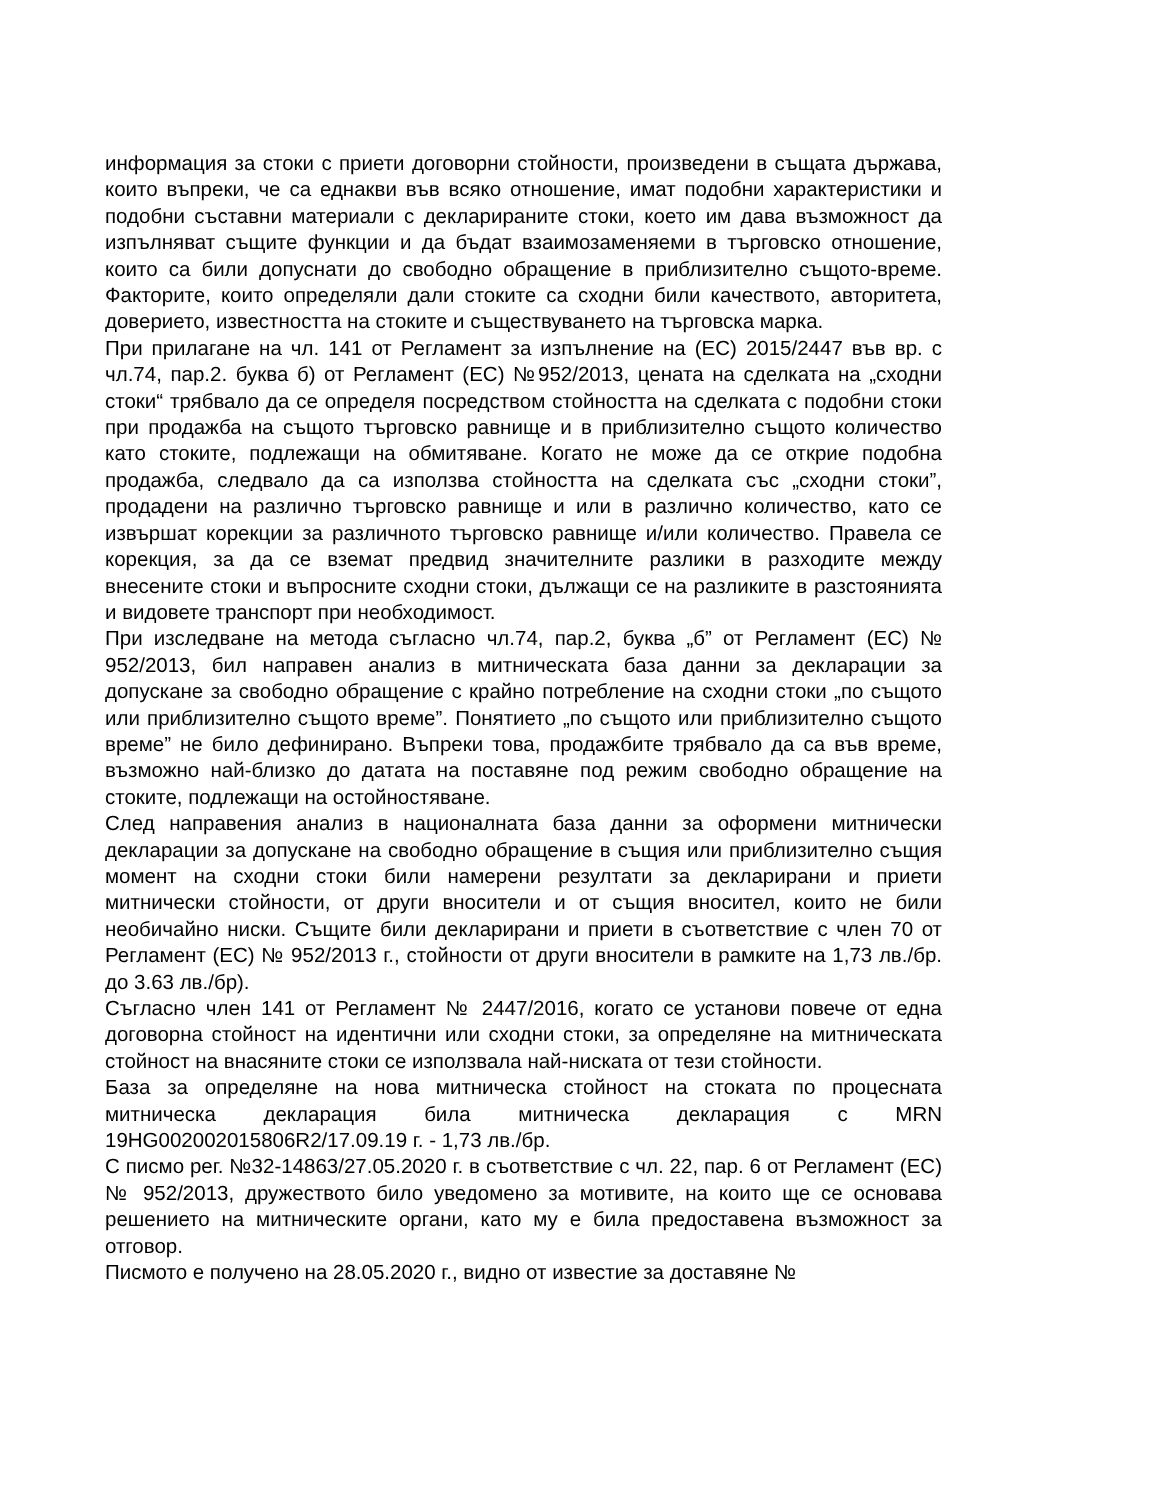информация за стоки с приети договорни стойности, произведени в същата държава, които въпреки, че са еднакви във всяко отношение, имат подобни характеристики и подобни съставни материали с декларираните стоки, което им дава възможност да изпълняват същите функции и да бъдат взаимозаменяеми в търговско отношение, които са били допуснати до свободно обращение в приблизително същото-време. Факторите, които определяли дали стоките са сходни били качеството, авторитета, доверието, известността на стоките и съществуването на търговска марка.
При прилагане на чл. 141 от Регламент за изпълнение на (ЕС) 2015/2447 във вр. с чл.74, пар.2. буква б) от Регламент (ЕС) №952/2013, цената на сделката на „сходни стоки“ трябвало да се определя посредством стойността на сделката с подобни стоки при продажба на същото търговско равнище и в приблизително същото количество като стоките, подлежащи на обмитяване. Когато не може да се открие подобна продажба, следвало да са използва стойността на сделката със „сходни стоки”, продадени на различно търговско равнище и или в различно количество, като се извършат корекции за различното търговско равнище и/или количество. Правела се корекция, за да се вземат предвид значителните разлики в разходите между внесените стоки и въпросните сходни стоки, дължащи се на разликите в разстоянията и видовете транспорт при необходимост.
При изследване на метода съгласно чл.74, пар.2, буква „б” от Регламент (ЕС) № 952/2013, бил направен анализ в митническата база данни за декларации за допускане за свободно обращение с крайно потребление на сходни стоки „по същото или приблизително същото време”. Понятието „по същото или приблизително същото време” не било дефинирано. Въпреки това, продажбите трябвало да са във време, възможно най-близко до датата на поставяне под режим свободно обращение на стоките, подлежащи на остойностяване.
След направения анализ в националната база данни за оформени митнически декларации за допускане на свободно обращение в същия или приблизително същия момент на сходни стоки били намерени резултати за декларирани и приети митнически стойности, от други вносители и от същия вносител, които не били необичайно ниски. Същите били декларирани и приети в съответствие с член 70 от Регламент (ЕС) № 952/2013 г., стойности от други вносители в рамките на 1,73 лв./бр. до 3.63 лв./бр).
Съгласно член 141 от Регламент № 2447/2016, когато се установи повече от една договорна стойност на идентични или сходни стоки, за определяне на митническата стойност на внасяните стоки се използвала най-ниската от тези стойности.
База за определяне на нова митническа стойност на стоката по процесната митническа декларация била митническа декларация с MRN 19HG002002015806R2/17.09.19 г. - 1,73 лв./бр.
С писмо рег. №32-14863/27.05.2020 г. в съответствие с чл. 22, пар. 6 от Регламент (ЕС) № 952/2013, дружеството било уведомено за мотивите, на които ще се основава решението на митническите органи, като му е била предоставена възможност за отговор.
Писмото е получено на 28.05.2020 г., видно от известие за доставяне №